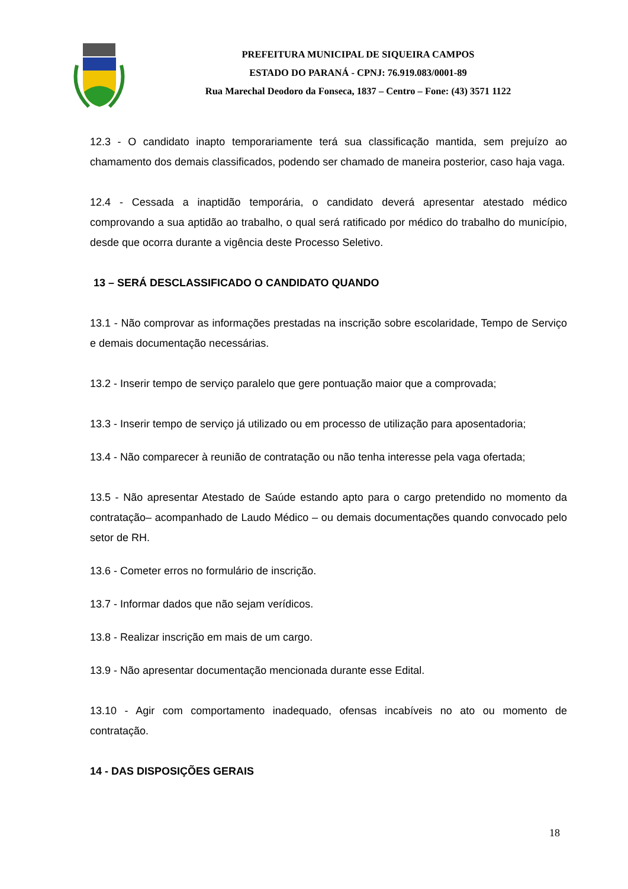PREFEITURA MUNICIPAL DE SIQUEIRA CAMPOS
ESTADO DO PARANÁ - CPNJ: 76.919.083/0001-89
Rua Marechal Deodoro da Fonseca, 1837 – Centro – Fone: (43) 3571 1122
12.3 - O candidato inapto temporariamente terá sua classificação mantida, sem prejuízo ao chamamento dos demais classificados, podendo ser chamado de maneira posterior, caso haja vaga.
12.4 - Cessada a inaptidão temporária, o candidato deverá apresentar atestado médico comprovando a sua aptidão ao trabalho, o qual será ratificado por médico do trabalho do município, desde que ocorra durante a vigência deste Processo Seletivo.
13 – SERÁ DESCLASSIFICADO O CANDIDATO QUANDO
13.1 - Não comprovar as informações prestadas na inscrição sobre escolaridade, Tempo de Serviço e demais documentação necessárias.
13.2 - Inserir tempo de serviço paralelo que gere pontuação maior que a comprovada;
13.3 - Inserir tempo de serviço já utilizado ou em processo de utilização para aposentadoria;
13.4 - Não comparecer à reunião de contratação ou não tenha interesse pela vaga ofertada;
13.5 - Não apresentar Atestado de Saúde estando apto para o cargo pretendido no momento da contratação– acompanhado de Laudo Médico – ou demais documentações quando convocado pelo setor de RH.
13.6 - Cometer erros no formulário de inscrição.
13.7 - Informar dados que não sejam verídicos.
13.8 - Realizar inscrição em mais de um cargo.
13.9 - Não apresentar documentação mencionada durante esse Edital.
13.10 - Agir com comportamento inadequado, ofensas incabíveis no ato ou momento de contratação.
14 - DAS DISPOSIÇÕES GERAIS
18